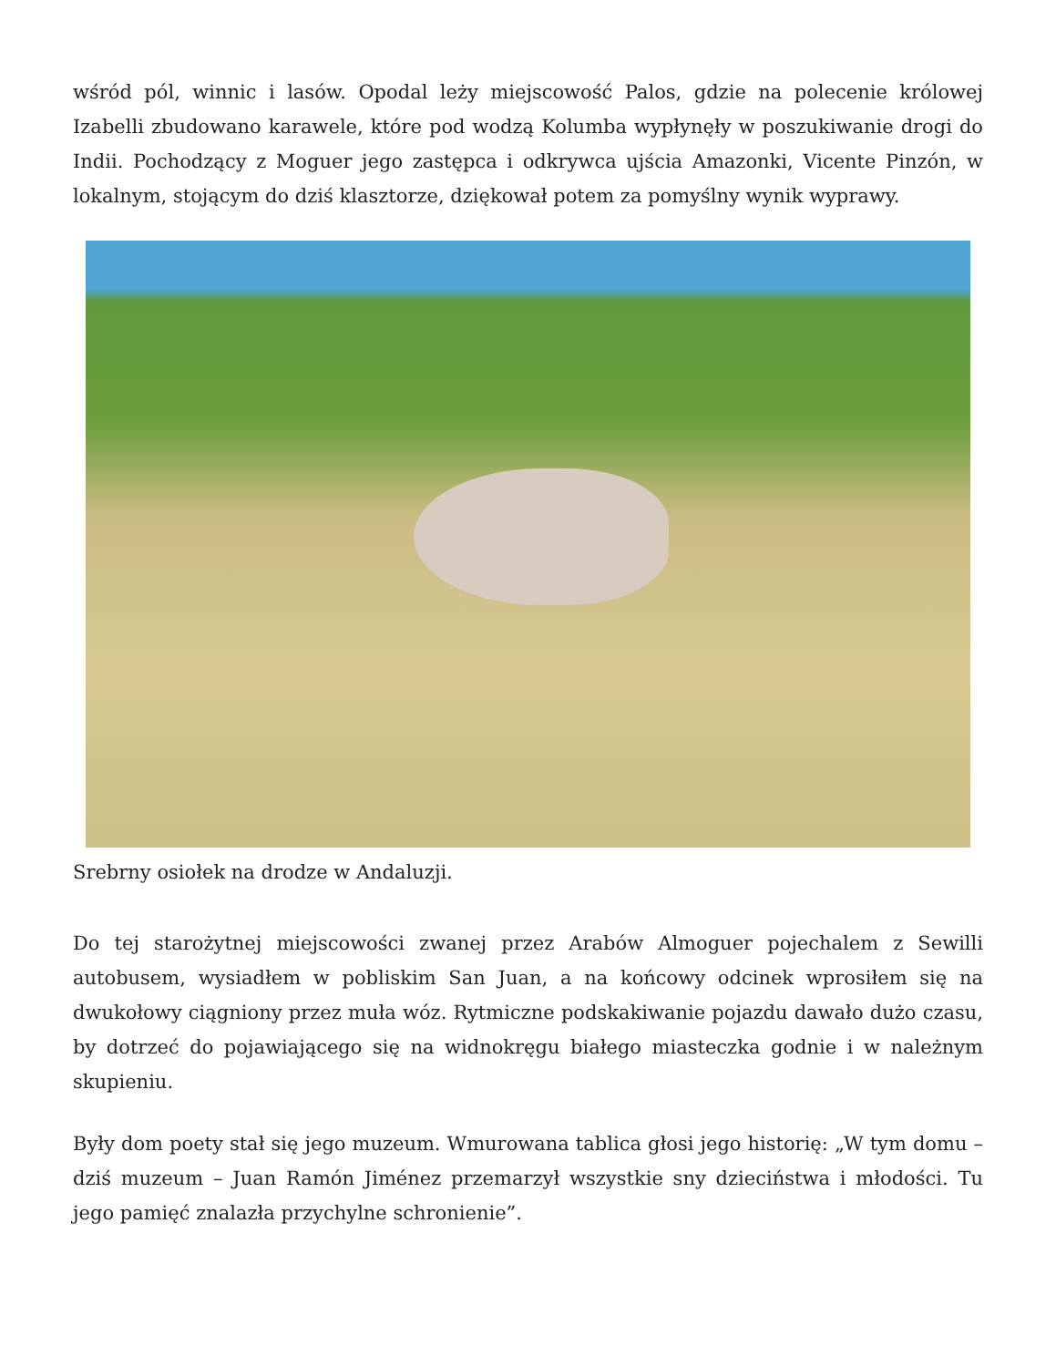wśród pól, winnic i lasów. Opodal leży miejscowość Palos, gdzie na polecenie królowej Izabelli zbudowano karawele, które pod wodzą Kolumba wypłynęły w poszukiwanie drogi do Indii. Pochodzący z Moguer jego zastępca i odkrywca ujścia Amazonki, Vicente Pinzón, w lokalnym, stojącym do dziś klasztorze, dziękował potem za pomyślny wynik wyprawy.
Srebrny osiołek na drodze w Andaluzji.
Do tej starożytnej miejscowości zwanej przez Arabów Almoguer pojechalem z Sewilli autobusem, wysiadłem w pobliskim San Juan, a na końcowy odcinek wprosiłem się na dwukołowy ciągniony przez muła wóz. Rytmiczne podskakiwanie pojazdu dawało dużo czasu, by dotrzeć do pojawiającego się na widnokręgu białego miasteczka godnie i w należnym skupieniu.
Były dom poety stał się jego muzeum. Wmurowana tablica głosi jego historię: „W tym domu – dziś muzeum – Juan Ramón Jiménez przemarzył wszystkie sny dzieciństwa i młodości. Tu jego pamięć znalazła przychylne schronienie”.